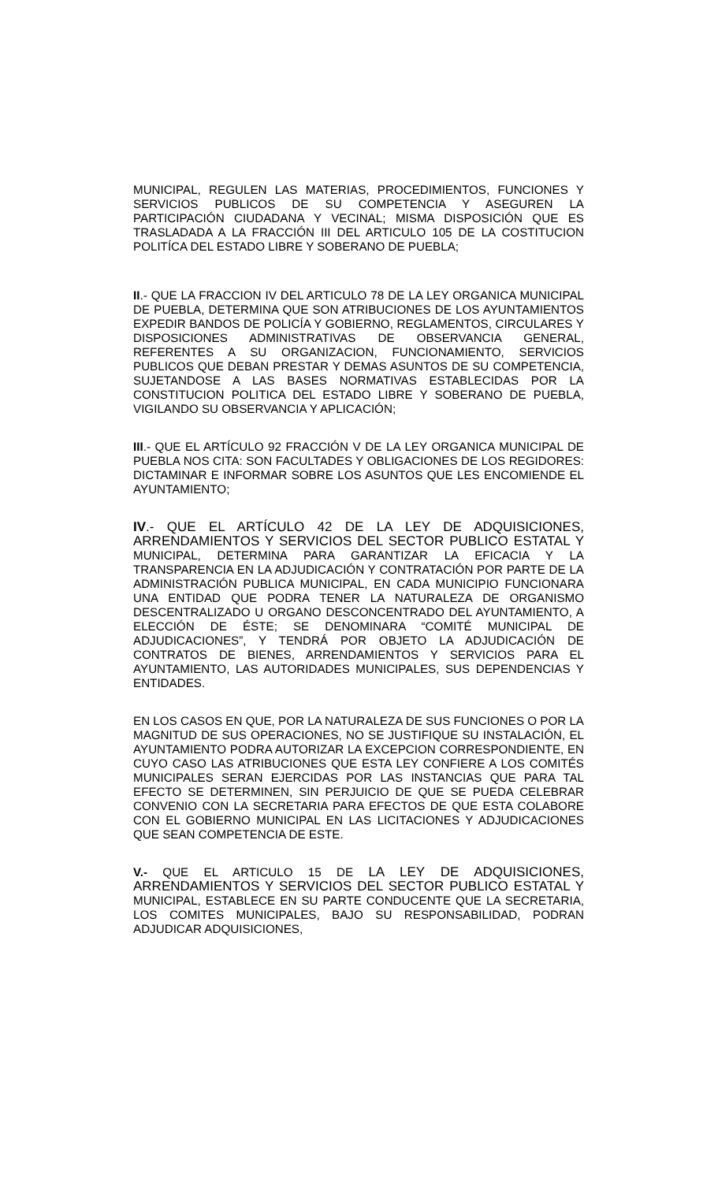MUNICIPAL, REGULEN LAS MATERIAS, PROCEDIMIENTOS, FUNCIONES Y SERVICIOS PUBLICOS DE SU COMPETENCIA Y ASEGUREN LA PARTICIPACIÓN CIUDADANA Y VECINAL; MISMA DISPOSICIÓN QUE ES TRASLADADA A LA FRACCIÓN III DEL ARTICULO 105 DE LA COSTITUCION POLITÍCA DEL ESTADO LIBRE Y SOBERANO DE PUEBLA;
II.- QUE LA FRACCION IV DEL ARTICULO 78 DE LA LEY ORGANICA MUNICIPAL DE PUEBLA, DETERMINA QUE SON ATRIBUCIONES DE LOS AYUNTAMIENTOS EXPEDIR BANDOS DE POLICÍA Y GOBIERNO, REGLAMENTOS, CIRCULARES Y DISPOSICIONES ADMINISTRATIVAS DE OBSERVANCIA GENERAL, REFERENTES A SU ORGANIZACION, FUNCIONAMIENTO, SERVICIOS PUBLICOS QUE DEBAN PRESTAR Y DEMAS ASUNTOS DE SU COMPETENCIA, SUJETANDOSE A LAS BASES NORMATIVAS ESTABLECIDAS POR LA CONSTITUCION POLITICA DEL ESTADO LIBRE Y SOBERANO DE PUEBLA, VIGILANDO SU OBSERVANCIA Y APLICACIÓN;
III.- QUE EL ARTÍCULO 92 FRACCIÓN V DE LA LEY ORGANICA MUNICIPAL DE PUEBLA NOS CITA: SON FACULTADES Y OBLIGACIONES DE LOS REGIDORES: DICTAMINAR E INFORMAR SOBRE LOS ASUNTOS QUE LES ENCOMIENDE EL AYUNTAMIENTO;
IV.- QUE EL ARTÍCULO 42 DE LA LEY DE ADQUISICIONES, ARRENDAMIENTOS Y SERVICIOS DEL SECTOR PUBLICO ESTATAL Y MUNICIPAL, DETERMINA PARA GARANTIZAR LA EFICACIA Y LA TRANSPARENCIA EN LA ADJUDICACIÓN Y CONTRATACIÓN POR PARTE DE LA ADMINISTRACIÓN PUBLICA MUNICIPAL, EN CADA MUNICIPIO FUNCIONARA UNA ENTIDAD QUE PODRA TENER LA NATURALEZA DE ORGANISMO DESCENTRALIZADO U ORGANO DESCONCENTRADO DEL AYUNTAMIENTO, A ELECCIÓN DE ÉSTE; SE DENOMINARA “COMITÉ MUNICIPAL DE ADJUDICACIONES”, Y TENDRÁ POR OBJETO LA ADJUDICACIÓN DE CONTRATOS DE BIENES, ARRENDAMIENTOS Y SERVICIOS PARA EL AYUNTAMIENTO, LAS AUTORIDADES MUNICIPALES, SUS DEPENDENCIAS Y ENTIDADES.
EN LOS CASOS EN QUE, POR LA NATURALEZA DE SUS FUNCIONES O POR LA MAGNITUD DE SUS OPERACIONES, NO SE JUSTIFIQUE SU INSTALACIÓN, EL AYUNTAMIENTO PODRA AUTORIZAR LA EXCEPCION CORRESPONDIENTE, EN CUYO CASO LAS ATRIBUCIONES QUE ESTA LEY CONFIERE A LOS COMITÉS MUNICIPALES SERAN EJERCIDAS POR LAS INSTANCIAS QUE PARA TAL EFECTO SE DETERMINEN, SIN PERJUICIO DE QUE SE PUEDA CELEBRAR CONVENIO CON LA SECRETARIA PARA EFECTOS DE QUE ESTA COLABORE CON EL GOBIERNO MUNICIPAL EN LAS LICITACIONES Y ADJUDICACIONES QUE SEAN COMPETENCIA DE ESTE.
V.- QUE EL ARTICULO 15 DE LA LEY DE ADQUISICIONES, ARRENDAMIENTOS Y SERVICIOS DEL SECTOR PUBLICO ESTATAL Y MUNICIPAL, ESTABLECE EN SU PARTE CONDUCENTE QUE LA SECRETARIA, LOS COMITES MUNICIPALES, BAJO SU RESPONSABILIDAD, PODRAN ADJUDICAR ADQUISICIONES,